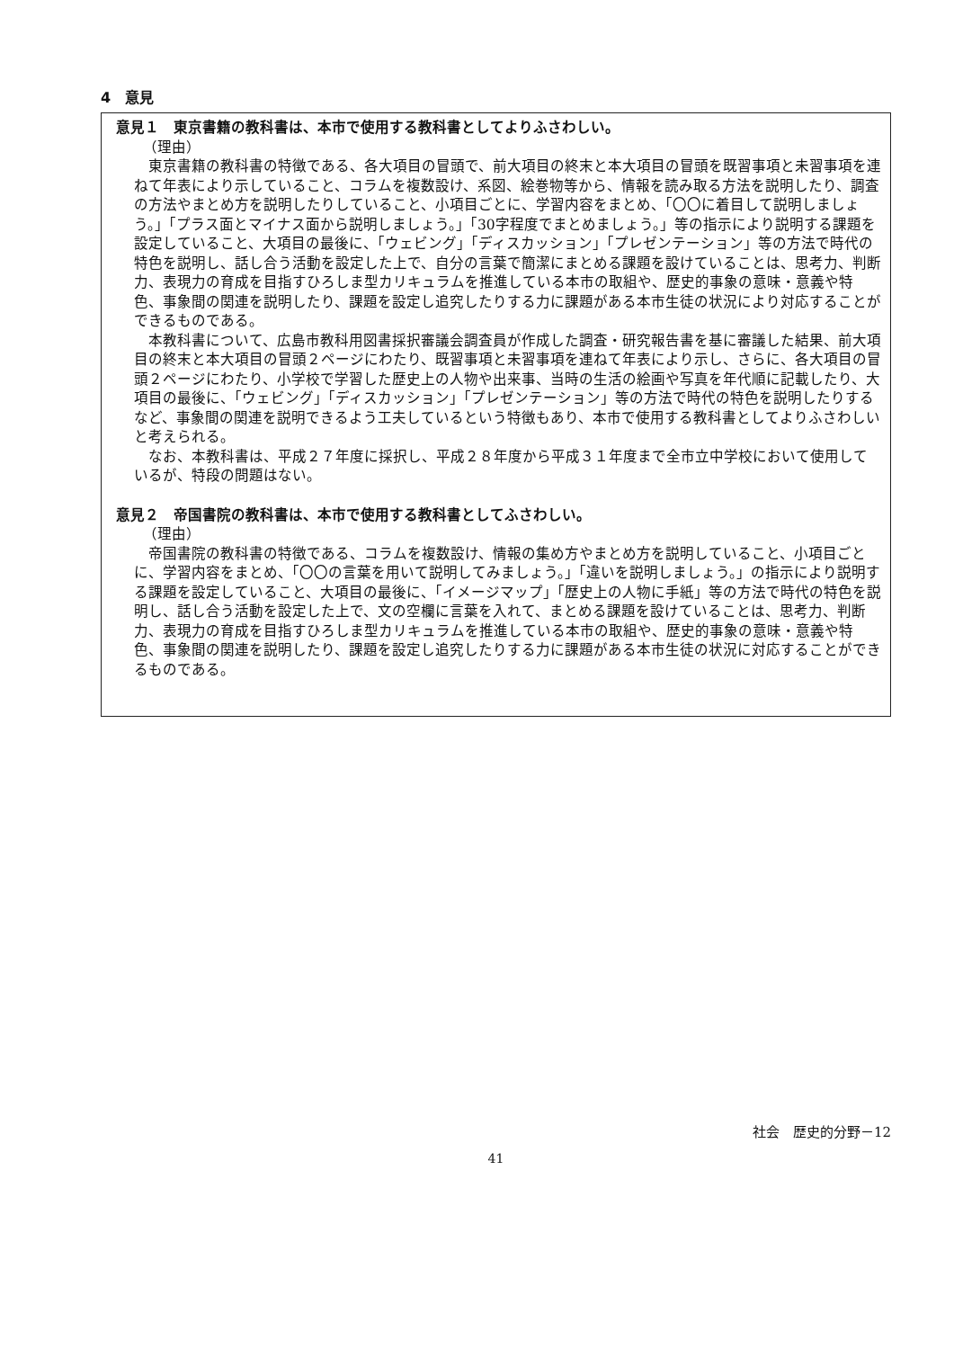4　意見
意見１　東京書籍の教科書は、本市で使用する教科書としてよりふさわしい。
（理由）
東京書籍の教科書の特徴である、各大項目の冒頭で、前大項目の終末と本大項目の冒頭を既習事項と未習事項を連ねて年表により示していること、コラムを複数設け、系図、絵巻物等から、情報を読み取る方法を説明したり、調査の方法やまとめ方を説明したりしていること、小項目ごとに、学習内容をまとめ、「〇〇に着目して説明しましょう。」「プラス面とマイナス面から説明しましょう。」「30字程度でまとめましょう。」等の指示により説明する課題を設定していること、大項目の最後に、「ウェビング」「ディスカッション」「プレゼンテーション」等の方法で時代の特色を説明し、話し合う活動を設定した上で、自分の言葉で簡潔にまとめる課題を設けていることは、思考力、判断力、表現力の育成を目指すひろしま型カリキュラムを推進している本市の取組や、歴史的事象の意味・意義や特色、事象間の関連を説明したり、課題を設定し追究したりする力に課題がある本市生徒の状況により対応することができるものである。
本教科書について、広島市教科用図書採択審議会調査員が作成した調査・研究報告書を基に審議した結果、前大項目の終末と本大項目の冒頭２ページにわたり、既習事項と未習事項を連ねて年表により示し、さらに、各大項目の冒頭２ページにわたり、小学校で学習した歴史上の人物や出来事、当時の生活の絵画や写真を年代順に記載したり、大項目の最後に、「ウェビング」「ディスカッション」「プレゼンテーション」等の方法で時代の特色を説明したりするなど、事象間の関連を説明できるよう工夫しているという特徴もあり、本市で使用する教科書としてよりふさわしいと考えられる。
なお、本教科書は、平成２７年度に採択し、平成２８年度から平成３１年度まで全市立中学校において使用しているが、特段の問題はない。
意見２　帝国書院の教科書は、本市で使用する教科書としてふさわしい。
（理由）
帝国書院の教科書の特徴である、コラムを複数設け、情報の集め方やまとめ方を説明していること、小項目ごとに、学習内容をまとめ、「〇〇の言葉を用いて説明してみましょう。」「違いを説明しましょう。」の指示により説明する課題を設定していること、大項目の最後に、「イメージマップ」「歴史上の人物に手紙」等の方法で時代の特色を説明し、話し合う活動を設定した上で、文の空欄に言葉を入れて、まとめる課題を設けていることは、思考力、判断力、表現力の育成を目指すひろしま型カリキュラムを推進している本市の取組や、歴史的事象の意味・意義や特色、事象間の関連を説明したり、課題を設定し追究したりする力に課題がある本市生徒の状況に対応することができるものである。
社会　歴史的分野－12
41